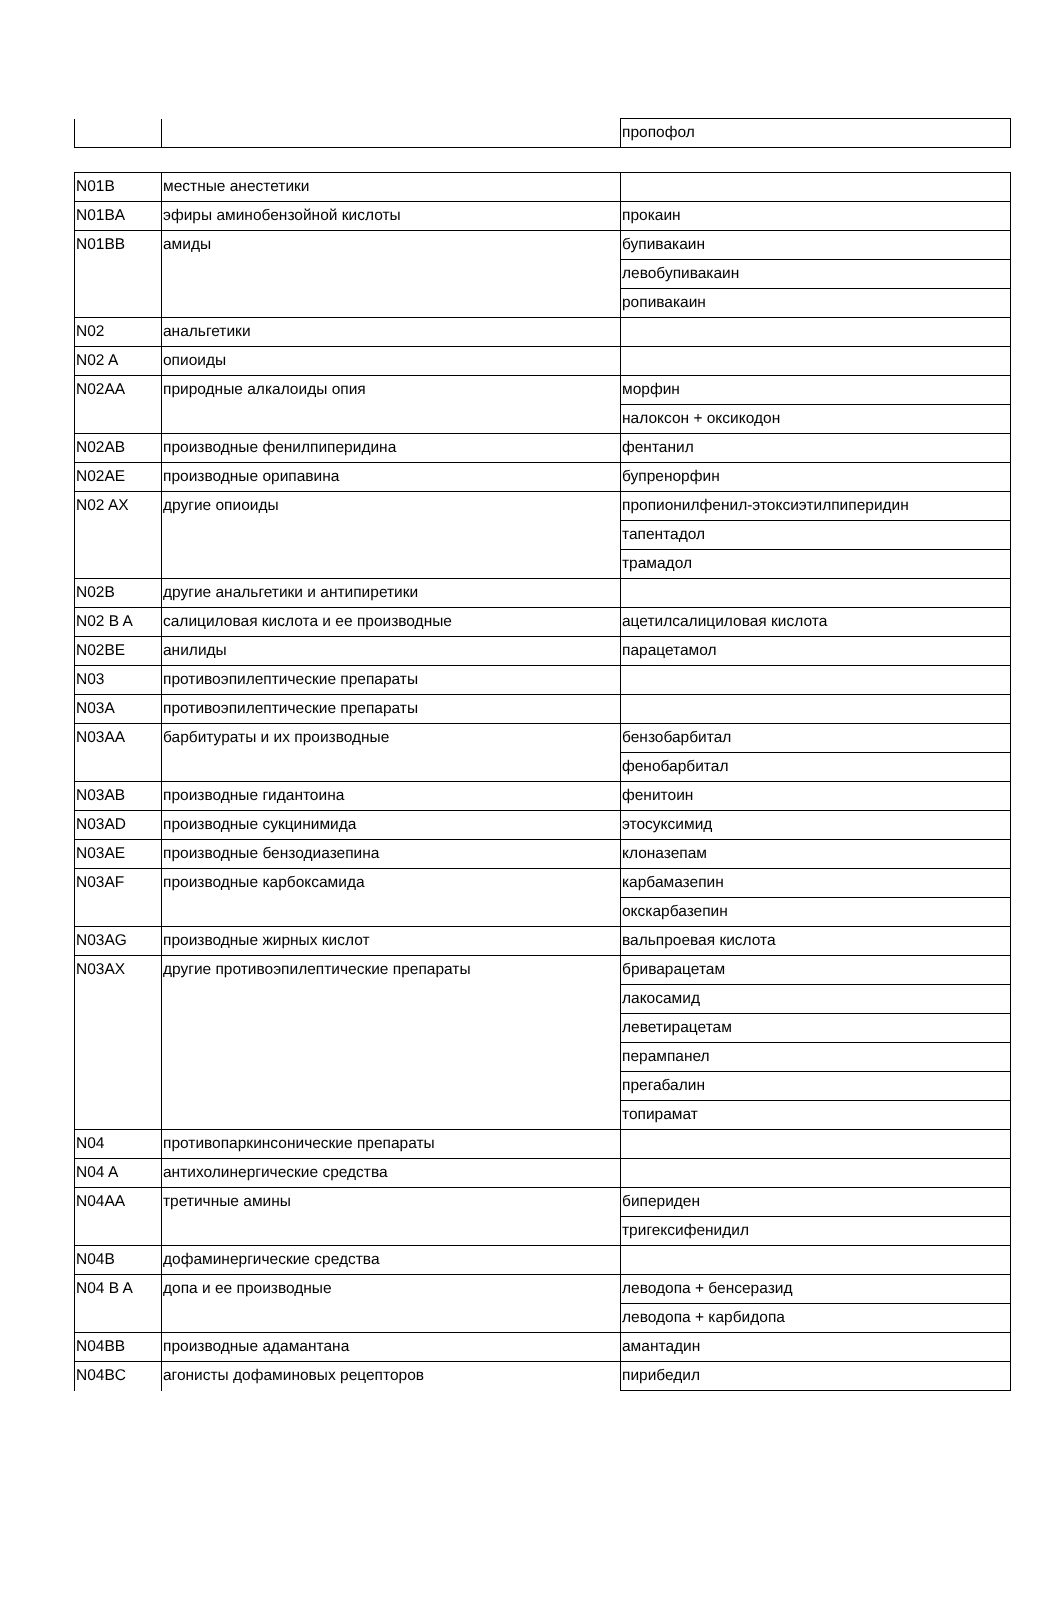| | | пропофол |
| N01B | местные анестетики | |
| N01BA | эфиры аминобензойной кислоты | прокаин |
| N01BB | амиды | бупивакаин |
| | | левобупивакаин |
| | | ропивакаин |
| N02 | анальгетики | |
| N02 A | опиоиды | |
| N02AA | природные алкалоиды опия | морфин |
| | | налоксон + оксикодон |
| N02AB | производные фенилпиперидина | фентанил |
| N02AE | производные орипавина | бупренорфин |
| N02 AX | другие опиоиды | пропионилфенил-этоксиэтилпиперидин |
| | | тапентадол |
| | | трамадол |
| N02B | другие анальгетики и антипиретики | |
| N02 B A | салициловая кислота и ее производные | ацетилсалициловая кислота |
| N02BE | анилиды | парацетамол |
| N03 | противоэпилептические препараты | |
| N03A | противоэпилептические препараты | |
| N03AA | барбитураты и их производные | бензобарбитал |
| | | фенобарбитал |
| N03AB | производные гидантоина | фенитоин |
| N03AD | производные сукцинимида | этосуксимид |
| N03AE | производные бензодиазепина | клоназепам |
| N03AF | производные карбоксамида | карбамазепин |
| | | окскарбазепин |
| N03AG | производные жирных кислот | вальпроевая кислота |
| N03AX | другие противоэпилептические препараты | бриварацетам |
| | | лакосамид |
| | | леветирацетам |
| | | перампанел |
| | | прегабалин |
| | | топирамат |
| N04 | противопаркинсонические препараты | |
| N04 A | антихолинергические средства | |
| N04AA | третичные амины | бипериден |
| | | тригексифенидил |
| N04B | дофаминергические средства | |
| N04 B A | допа и ее производные | леводопа + бенсеразид |
| | | леводопа + карбидопа |
| N04BB | производные адамантана | амантадин |
| N04BC | агонисты дофаминовых рецепторов | пирибедил |